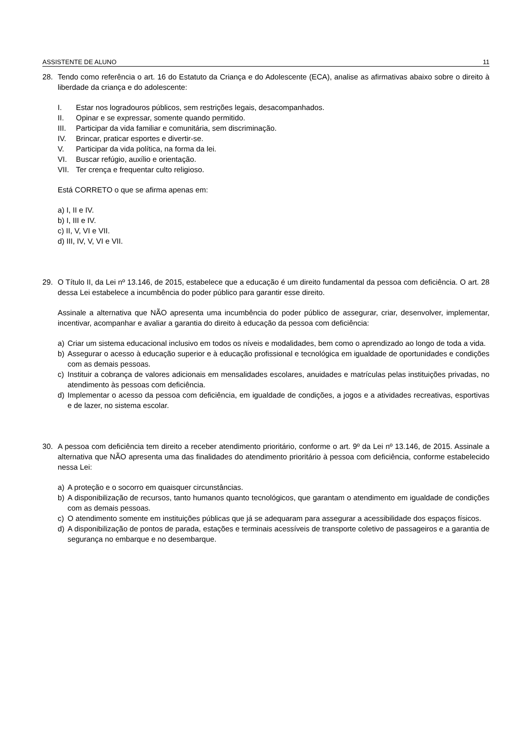ASSISTENTE DE ALUNO 11
28. Tendo como referência o art. 16 do Estatuto da Criança e do Adolescente (ECA), analise as afirmativas abaixo sobre o direito à liberdade da criança e do adolescente:
I. Estar nos logradouros públicos, sem restrições legais, desacompanhados.
II. Opinar e se expressar, somente quando permitido.
III. Participar da vida familiar e comunitária, sem discriminação.
IV. Brincar, praticar esportes e divertir-se.
V. Participar da vida política, na forma da lei.
VI. Buscar refúgio, auxílio e orientação.
VII. Ter crença e frequentar culto religioso.
Está CORRETO o que se afirma apenas em:
a) I, II e IV.
b) I, III e IV.
c) II, V, VI e VII.
d) III, IV, V, VI e VII.
29. O Título II, da Lei nº 13.146, de 2015, estabelece que a educação é um direito fundamental da pessoa com deficiência. O art. 28 dessa Lei estabelece a incumbência do poder público para garantir esse direito.
Assinale a alternativa que NÃO apresenta uma incumbência do poder público de assegurar, criar, desenvolver, implementar, incentivar, acompanhar e avaliar a garantia do direito à educação da pessoa com deficiência:
a) Criar um sistema educacional inclusivo em todos os níveis e modalidades, bem como o aprendizado ao longo de toda a vida.
b) Assegurar o acesso à educação superior e à educação profissional e tecnológica em igualdade de oportunidades e condições com as demais pessoas.
c) Instituir a cobrança de valores adicionais em mensalidades escolares, anuidades e matrículas pelas instituições privadas, no atendimento às pessoas com deficiência.
d) Implementar o acesso da pessoa com deficiência, em igualdade de condições, a jogos e a atividades recreativas, esportivas e de lazer, no sistema escolar.
30. A pessoa com deficiência tem direito a receber atendimento prioritário, conforme o art. 9º da Lei nº 13.146, de 2015. Assinale a alternativa que NÃO apresenta uma das finalidades do atendimento prioritário à pessoa com deficiência, conforme estabelecido nessa Lei:
a) A proteção e o socorro em quaisquer circunstâncias.
b) A disponibilização de recursos, tanto humanos quanto tecnológicos, que garantam o atendimento em igualdade de condições com as demais pessoas.
c) O atendimento somente em instituições públicas que já se adequaram para assegurar a acessibilidade dos espaços físicos.
d) A disponibilização de pontos de parada, estações e terminais acessíveis de transporte coletivo de passageiros e a garantia de segurança no embarque e no desembarque.